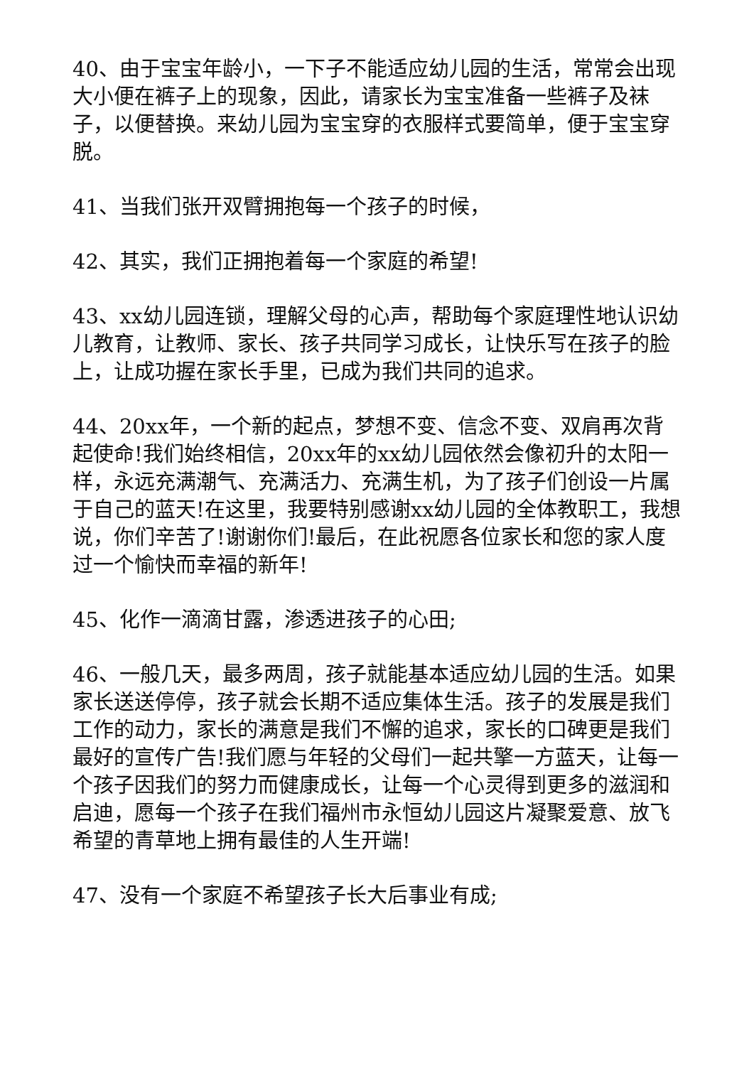40、由于宝宝年龄小，一下子不能适应幼儿园的生活，常常会出现大小便在裤子上的现象，因此，请家长为宝宝准备一些裤子及袜子，以便替换。来幼儿园为宝宝穿的衣服样式要简单，便于宝宝穿脱。
41、当我们张开双臂拥抱每一个孩子的时候，
42、其实，我们正拥抱着每一个家庭的希望!
43、xx幼儿园连锁，理解父母的心声，帮助每个家庭理性地认识幼儿教育，让教师、家长、孩子共同学习成长，让快乐写在孩子的脸上，让成功握在家长手里，已成为我们共同的追求。
44、20xx年，一个新的起点，梦想不变、信念不变、双肩再次背起使命!我们始终相信，20xx年的xx幼儿园依然会像初升的太阳一样，永远充满潮气、充满活力、充满生机，为了孩子们创设一片属于自己的蓝天!在这里，我要特别感谢xx幼儿园的全体教职工，我想说，你们辛苦了!谢谢你们!最后，在此祝愿各位家长和您的家人度过一个愉快而幸福的新年!
45、化作一滴滴甘露，渗透进孩子的心田;
46、一般几天，最多两周，孩子就能基本适应幼儿园的生活。如果家长送送停停，孩子就会长期不适应集体生活。孩子的发展是我们工作的动力，家长的满意是我们不懈的追求，家长的口碑更是我们最好的宣传广告!我们愿与年轻的父母们一起共擎一方蓝天，让每一个孩子因我们的努力而健康成长，让每一个心灵得到更多的滋润和启迪，愿每一个孩子在我们福州市永恒幼儿园这片凝聚爱意、放飞希望的青草地上拥有最佳的人生开端!
47、没有一个家庭不希望孩子长大后事业有成;